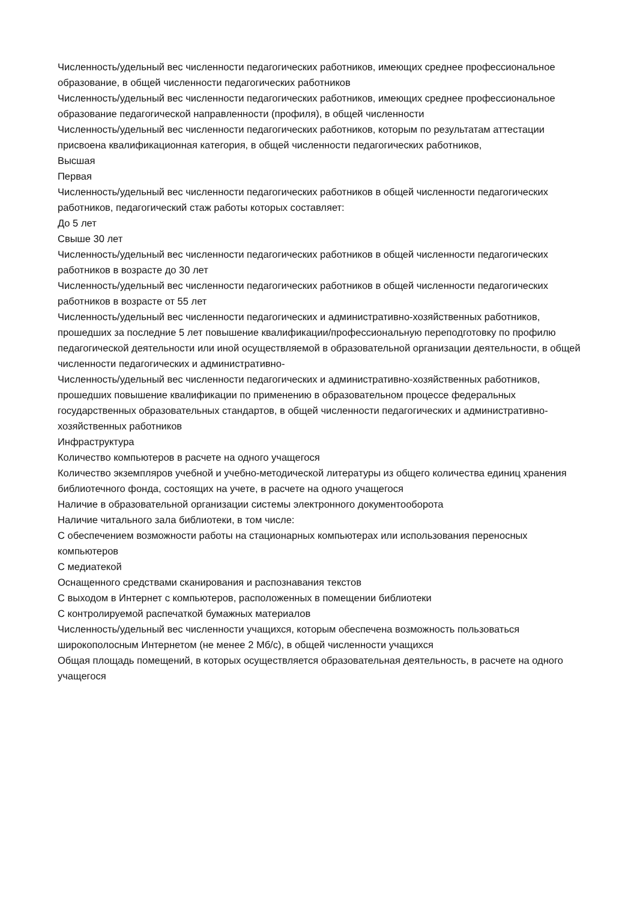Численность/удельный вес численности педагогических работников, имеющих среднее профессиональное образование, в общей численности педагогических работников
Численность/удельный вес численности педагогических работников, имеющих среднее профессиональное образование педагогической направленности (профиля), в общей численности
Численность/удельный вес численности педагогических работников, которым по результатам аттестации присвоена квалификационная категория, в общей численности педагогических работников,
Высшая
Первая
Численность/удельный вес численности педагогических работников в общей численности педагогических работников, педагогический стаж работы которых составляет:
До 5 лет
Свыше 30 лет
Численность/удельный вес численности педагогических работников в общей численности педагогических работников в возрасте до 30 лет
Численность/удельный вес численности педагогических работников в общей численности педагогических работников в возрасте от 55 лет
Численность/удельный вес численности педагогических и административно-хозяйственных работников, прошедших за последние 5 лет повышение квалификации/профессиональную переподготовку по профилю педагогической деятельности или иной осуществляемой в образовательной организации деятельности, в общей численности педагогических и административно-
Численность/удельный вес численности педагогических и административно-хозяйственных работников, прошедших повышение квалификации по применению в образовательном процессе федеральных государственных образовательных стандартов, в общей численности педагогических и административно-хозяйственных работников
Инфраструктура
Количество компьютеров в расчете на одного учащегося
Количество экземпляров учебной и учебно-методической литературы из общего количества единиц хранения библиотечного фонда, состоящих на учете, в расчете на одного учащегося
Наличие в образовательной организации системы электронного документооборота
Наличие читального зала библиотеки, в том числе:
С обеспечением возможности работы на стационарных компьютерах или использования переносных компьютеров
С медиатекой
Оснащенного средствами сканирования и распознавания текстов
С выходом в Интернет с компьютеров, расположенных в помещении библиотеки
С контролируемой распечаткой бумажных материалов
Численность/удельный вес численности учащихся, которым обеспечена возможность пользоваться широкополосным Интернетом (не менее 2 Мб/с), в общей численности учащихся
Общая площадь помещений, в которых осуществляется образовательная деятельность, в расчете на одного учащегося